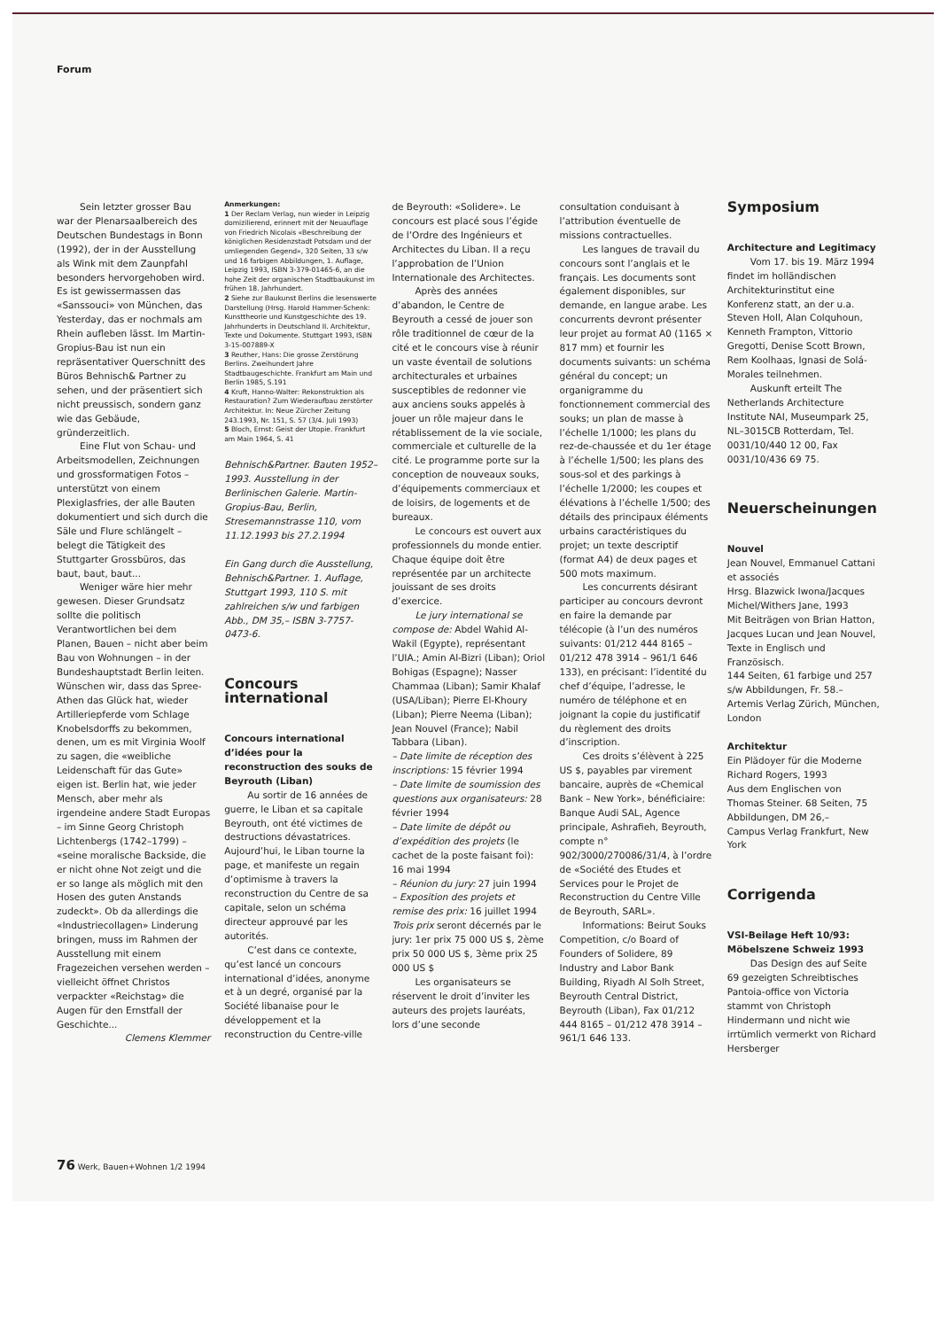Forum
Sein letzter grosser Bau war der Plenarsaalbereich des Deutschen Bundestags in Bonn (1992), der in der Ausstellung als Wink mit dem Zaunpfahl besonders hervorgehoben wird. Es ist gewissermassen das «Sanssouci» von München, das Yesterday, das er nochmals am Rhein aufleben lässt. Im Martin-Gropius-Bau ist nun ein repräsentativer Querschnitt des Büros Behnisch& Partner zu sehen, und der präsentiert sich nicht preussisch, sondern ganz wie das Gebäude, gründerzeitlich.
Eine Flut von Schau- und Arbeitsmodellen, Zeichnungen und grossformatigen Fotos – unterstützt von einem Plexiglasfries, der alle Bauten dokumentiert und sich durch die Säle und Flure schlängelt – belegt die Tätigkeit des Stuttgarter Grossbüros, das baut, baut, baut...
Weniger wäre hier mehr gewesen. Dieser Grundsatz sollte die politisch Verantwortlichen bei dem Planen, Bauen – nicht aber beim Bau von Wohnungen – in der Bundeshauptstadt Berlin leiten. Wünschen wir, dass das Spree-Athen das Glück hat, wieder Artilleriepferde vom Schlage Knobelsdorffs zu bekommen, denen, um es mit Virginia Woolf zu sagen, die «weibliche Leidenschaft für das Gute» eigen ist. Berlin hat, wie jeder Mensch, aber mehr als irgendeine andere Stadt Europas – im Sinne Georg Christoph Lichtenbergs (1742–1799) – «seine moralische Backside, die er nicht ohne Not zeigt und die er so lange als möglich mit den Hosen des guten Anstands zudeckt». Ob da allerdings die «Industriecollagen» Linderung bringen, muss im Rahmen der Ausstellung mit einem Fragezeichen versehen werden – vielleicht öffnet Christos verpackter «Reichstag» die Augen für den Ernstfall der Geschichte...
Clemens Klemmer
Anmerkungen:
1 Der Reclam Verlag, nun wieder in Leipzig domizilierend, erinnert mit der Neuauflage von Friedrich Nicolais «Beschreibung der königlichen Residenzstadt Potsdam und der umliegenden Gegend», 320 Seiten, 33 s/w und 16 farbigen Abbildungen, 1. Auflage, Leipzig 1993, ISBN 3-379-01465-6, an die hohe Zeit der organischen Stadtbaukunst im frühen 18. Jahrhundert.
2 Siehe zur Baukunst Berlins die lesenswerte Darstellung (Hrsg. Harold Hammer-Schenk: Kunsttheorie und Kunstgeschichte des 19. Jahrhunderts in Deutschland II. Architektur, Texte und Dokumente. Stuttgart 1993, ISBN 3-15-007889-X
3 Reuther, Hans: Die grosse Zerstörung Berlins. Zweihundert Jahre Stadtbaugeschichte. Frankfurt am Main und Berlin 1985, S.191
4 Kruft, Hanno-Walter: Rekonstruktion als Restauration? Zum Wiederaufbau zerstörter Architektur. In: Neue Zürcher Zeitung 243.1993, Nr. 151, S. 57 (3/4. Juli 1993)
5 Bloch, Ernst: Geist der Utopie. Frankfurt am Main 1964, S. 41
Behnisch&Partner. Bauten 1952–1993. Ausstellung in der Berlinischen Galerie. Martin-Gropius-Bau, Berlin, Stresemannstrasse 110, vom 11.12.1993 bis 27.2.1994
Ein Gang durch die Ausstellung, Behnisch&Partner. 1. Auflage, Stuttgart 1993, 110 S. mit zahlreichen s/w und farbigen Abb., DM 35,– ISBN 3-7757-0473-6.
Concours international
Concours international d’idées pour la reconstruction des souks de Beyrouth (Liban)
Au sortir de 16 années de guerre, le Liban et sa capitale Beyrouth, ont été victimes de destructions dévastatrices. Aujourd’hui, le Liban tourne la page, et manifeste un regain d’optimisme à travers la reconstruction du Centre de sa capitale, selon un schéma directeur approuvé par les autorités.
C’est dans ce contexte, qu’est lancé un concours international d’idées, anonyme et à un degré, organisé par la Société libanaise pour le développement et la reconstruction du Centre-ville
de Beyrouth: «Solidere». Le concours est placé sous l’égide de l’Ordre des Ingénieurs et Architectes du Liban. Il a reçu l’approbation de l’Union Internationale des Architectes.
Après des années d’abandon, le Centre de Beyrouth a cessé de jouer son rôle traditionnel de cœur de la cité et le concours vise à réunir un vaste éventail de solutions architecturales et urbaines susceptibles de redonner vie aux anciens souks appelés à jouer un rôle majeur dans le rétablissement de la vie sociale, commerciale et culturelle de la cité. Le programme porte sur la conception de nouveaux souks, d’équipements commerciaux et de loisirs, de logements et de bureaux.
Le concours est ouvert aux professionnels du monde entier. Chaque équipe doit être représentée par un architecte jouissant de ses droits d’exercice.
Le jury international se compose de: Abdel Wahid Al-Wakil (Egypte), représentant l’UIA.; Amin Al-Bizri (Liban); Oriol Bohigas (Espagne); Nasser Chammaa (Liban); Samir Khalaf (USA/Liban); Pierre El-Khoury (Liban); Pierre Neema (Liban); Jean Nouvel (France); Nabil Tabbara (Liban).
– Date limite de réception des inscriptions: 15 février 1994
– Date limite de soumission des questions aux organisateurs: 28 février 1994
– Date limite de dépôt ou d’expédition des projets (le cachet de la poste faisant foi): 16 mai 1994
– Réunion du jury: 27 juin 1994
– Exposition des projets et remise des prix: 16 juillet 1994
Trois prix seront décernés par le jury: 1er prix 75 000 US $, 2ème prix 50 000 US $, 3ème prix 25 000 US $
Les organisateurs se réservent le droit d’inviter les auteurs des projets lauréats, lors d’une seconde
consultation conduisant à l’attribution éventuelle de missions contractuelles.
Les langues de travail du concours sont l’anglais et le français. Les documents sont également disponibles, sur demande, en langue arabe. Les concurrents devront présenter leur projet au format A0 (1165 × 817 mm) et fournir les documents suivants: un schéma général du concept; un organigramme du fonctionnement commercial des souks; un plan de masse à l’échelle 1/1000; les plans du rez-de-chaussée et du 1er étage à l’échelle 1/500; les plans des sous-sol et des parkings à l’échelle 1/2000; les coupes et élévations à l’échelle 1/500; des détails des principaux éléments urbains caractéristiques du projet; un texte descriptif (format A4) de deux pages et 500 mots maximum.
Les concurrents désirant participer au concours devront en faire la demande par télécopie (à l’un des numéros suivants: 01/212 444 8165 – 01/212 478 3914 – 961/1 646 133), en précisant: l’identité du chef d’équipe, l’adresse, le numéro de téléphone et en joignant la copie du justificatif du règlement des droits d’inscription.
Ces droits s’élèvent à 225 US $, payables par virement bancaire, auprès de «Chemical Bank – New York», bénéficiaire: Banque Audi SAL, Agence principale, Ashrafieh, Beyrouth, compte n° 902/3000/270086/31/4, à l’ordre de «Société des Etudes et Services pour le Projet de Reconstruction du Centre Ville de Beyrouth, SARL».
Informations: Beirut Souks Competition, c/o Board of Founders of Solidere, 89 Industry and Labor Bank Building, Riyadh Al Solh Street, Beyrouth Central District, Beyrouth (Liban), Fax 01/212 444 8165 – 01/212 478 3914 – 961/1 646 133.
Symposium
Architecture and Legitimacy
Vom 17. bis 19. März 1994 findet im holländischen Architekturinstitut eine Konferenz statt, an der u.a. Steven Holl, Alan Colquhoun, Kenneth Frampton, Vittorio Gregotti, Denise Scott Brown, Rem Koolhaas, Ignasi de Solá-Morales teilnehmen.
Auskunft erteilt The Netherlands Architecture Institute NAI, Museumpark 25, NL–3015CB Rotterdam, Tel. 0031/10/440 12 00, Fax 0031/10/436 69 75.
Neuerscheinungen
Nouvel
Jean Nouvel, Emmanuel Cattani et associés
Hrsg. Blazwick Iwona/Jacques Michel/Withers Jane, 1993
Mit Beiträgen von Brian Hatton, Jacques Lucan und Jean Nouvel, Texte in Englisch und Französisch.
144 Seiten, 61 farbige und 257 s/w Abbildungen, Fr. 58.–
Artemis Verlag Zürich, München, London
Architektur
Ein Plädoyer für die Moderne
Richard Rogers, 1993
Aus dem Englischen von Thomas Steiner. 68 Seiten, 75 Abbildungen, DM 26,–
Campus Verlag Frankfurt, New York
Corrigenda
VSI-Beilage Heft 10/93: Möbelszene Schweiz 1993
Das Design des auf Seite 69 gezeigten Schreibtisches Pantoia-office von Victoria stammt von Christoph Hindermann und nicht wie irrtümlich vermerkt von Richard Hersberger
76 Werk, Bauen+Wohnen 1/2 1994